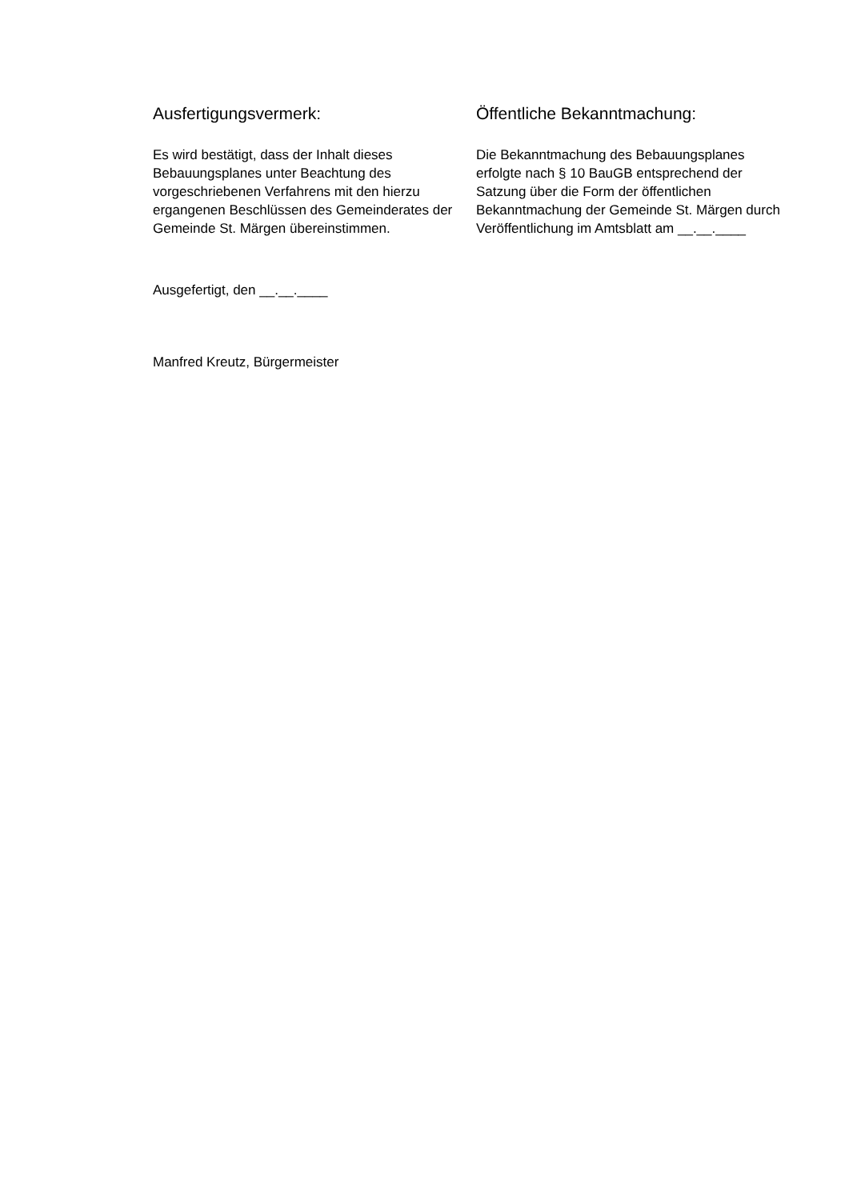Ausfertigungsvermerk:
Es wird bestätigt, dass der Inhalt dieses Bebauungsplanes unter Beachtung des vorgeschriebenen Verfahrens mit den hierzu ergangenen Beschlüssen des Gemeinderates der Gemeinde St. Märgen übereinstimmen.
Ausgefertigt, den __.__.____
Manfred Kreutz, Bürgermeister
Öffentliche Bekanntmachung:
Die Bekanntmachung des Bebauungsplanes erfolgte nach § 10 BauGB entsprechend der Satzung über die Form der öffentlichen Bekanntmachung der Gemeinde St. Märgen durch Veröffentlichung im Amtsblatt am __.__.____